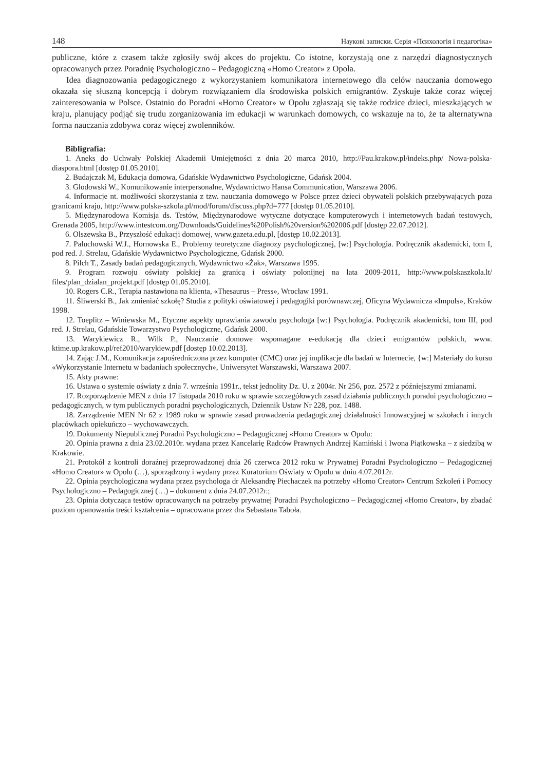148 Наукові записки. Серія «Психологія і педагогіка»
publiczne, które z czasem także zgłosiły swój akces do projektu. Co istotne, korzystają one z narzędzi diagnostycznych opracowanych przez Poradnię Psychologiczno – Pedagogiczną «Homo Creator» z Opola.
Idea diagnozowania pedagogicznego z wykorzystaniem komunikatora internetowego dla celów nauczania domowego okazała się słuszną koncepcją i dobrym rozwiązaniem dla środowiska polskich emigrantów. Zyskuje także coraz więcej zainteresowania w Polsce. Ostatnio do Poradni «Homo Creator» w Opolu zgłaszają się także rodzice dzieci, mieszkających w kraju, planujący podjąć się trudu zorganizowania im edukacji w warunkach domowych, co wskazuje na to, że ta alternatywna forma nauczania zdobywa coraz więcej zwolenników.
Bibligrafia:
1. Aneks do Uchwały Polskiej Akademii Umiejętności z dnia 20 marca 2010, http://Pau.krakow.pl/indeks.php/ Nowa-polska-diaspora.html [dostęp 01.05.2010].
2. Budajczak M, Edukacja domowa, Gdańskie Wydawnictwo Psychologiczne, Gdańsk 2004.
3. Glodowski W., Komunikowanie interpersonalne, Wydawnictwo Hansa Communication, Warszawa 2006.
4. Informacje nt. możliwości skorzystania z tzw. nauczania domowego w Polsce przez dzieci obywateli polskich przebywających poza granicami kraju, http://www.polska-szkola.pl/mod/forum/discuss.php?d=777 [dostęp 01.05.2010].
5. Międzynarodowa Komisja ds. Testów, Międzynarodowe wytyczne dotyczące komputerowych i internetowych badań testowych, Grenada 2005, http://www.intestcom.org/Downloads/Guidelines%20Polish%20version%202006.pdf [dostęp 22.07.2012].
6. Olszewska B., Przyszłość edukacji domowej, www.gazeta.edu.pl, [dostęp 10.02.2013].
7. Paluchowski W.J., Hornowska E., Problemy teoretyczne diagnozy psychologicznej, [w:] Psychologia. Podręcznik akademicki, tom I, pod red. J. Strelau, Gdańskie Wydawnictwo Psychologiczne, Gdańsk 2000.
8. Pilch T., Zasady badań pedagogicznych, Wydawnictwo «Żak», Warszawa 1995.
9. Program rozwoju oświaty polskiej za granicą i oświaty polonijnej na lata 2009-2011, http://www.polskaszkola.lt/ files/plan_dzialan_projekt.pdf [dostęp 01.05.2010].
10. Rogers C.R., Terapia nastawiona na klienta, «Thesaurus – Press», Wrocław 1991.
11. Śliwerski B., Jak zmieniać szkołę? Studia z polityki oświatowej i pedagogiki porównawczej, Oficyna Wydawnicza «Impuls», Kraków 1998.
12. Toeplitz – Winiewska M., Etyczne aspekty uprawiania zawodu psychologa [w:} Psychologia. Podręcznik akademicki, tom III, pod red. J. Strelau, Gdańskie Towarzystwo Psychologiczne, Gdańsk 2000.
13. Warykiewicz R., Wilk P., Nauczanie domowe wspomagane e-edukacją dla dzieci emigrantów polskich, www. ktime.up.krakow.pl/ref2010/warykiew.pdf [dostęp 10.02.2013].
14. Zając J.M., Komunikacja zapośredniczona przez komputer (CMC) oraz jej implikacje dla badań w Internecie, {w:] Materiały do kursu «Wykorzystanie Internetu w badaniach społecznych», Uniwersytet Warszawski, Warszawa 2007.
15. Akty prawne:
16. Ustawa o systemie oświaty z dnia 7. września 1991r., tekst jednolity Dz. U. z 2004r. Nr 256, poz. 2572 z późniejszymi zmianami.
17. Rozporządzenie MEN z dnia 17 listopada 2010 roku w sprawie szczegółowych zasad działania publicznych poradni psychologiczno – pedagogicznych, w tym publicznych poradni psychologicznych, Dziennik Ustaw Nr 228, poz. 1488.
18. Zarządzenie MEN Nr 62 z 1989 roku w sprawie zasad prowadzenia pedagogicznej działalności Innowacyjnej w szkołach i innych placówkach opiekuńczo – wychowawczych.
19. Dokumenty Niepublicznej Poradni Psychologiczno – Pedagogicznej «Homo Creator» w Opolu:
20. Opinia prawna z dnia 23.02.2010r. wydana przez Kancelarię Radców Prawnych Andrzej Kamiński i Iwona Piątkowska – z siedzibą w Krakowie.
21. Protokół z kontroli doraźnej przeprowadzonej dnia 26 czerwca 2012 roku w Prywatnej Poradni Psychologiczno – Pedagogicznej «Homo Creator» w Opolu (…), sporządzony i wydany przez Kuratorium Oświaty w Opolu w dniu 4.07.2012r.
22. Opinia psychologiczna wydana przez psychologa dr Aleksandrę Piechaczek na potrzeby «Homo Creator» Centrum Szkoleń i Pomocy Psychologiczno – Pedagogicznej (…) – dokument z dnia 24.07.2012r.;
23. Opinia dotycząca testów opracowanych na potrzeby prywatnej Poradni Psychologiczno – Pedagogicznej «Homo Creator», by zbadać poziom opanowania treści kształcenia – opracowana przez dra Sebastana Taboła.